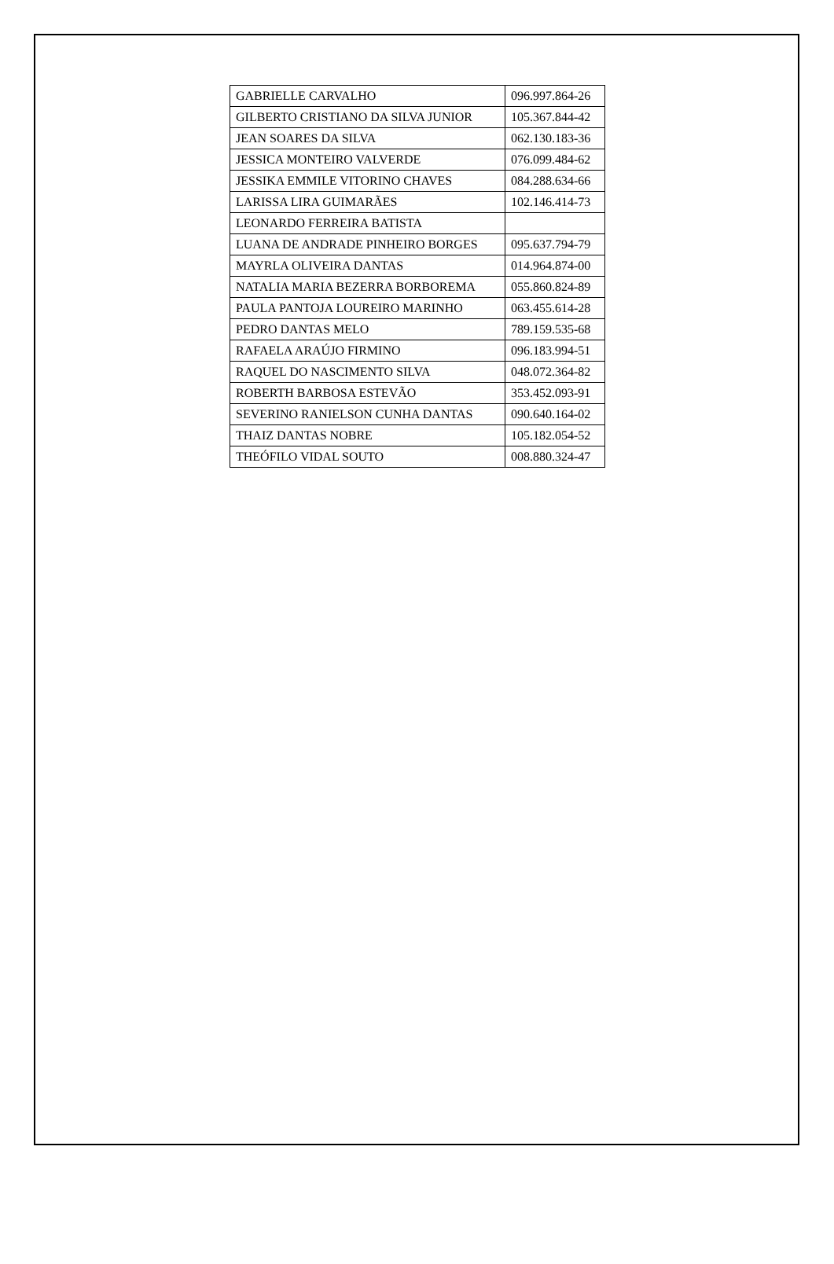| GABRIELLE CARVALHO | 096.997.864-26 |
| GILBERTO CRISTIANO DA SILVA JUNIOR | 105.367.844-42 |
| JEAN SOARES DA SILVA | 062.130.183-36 |
| JESSICA MONTEIRO VALVERDE | 076.099.484-62 |
| JESSIKA EMMILE VITORINO CHAVES | 084.288.634-66 |
| LARISSA LIRA GUIMARÃES | 102.146.414-73 |
| LEONARDO FERREIRA BATISTA | |
| LUANA DE ANDRADE PINHEIRO BORGES | 095.637.794-79 |
| MAYRLA OLIVEIRA DANTAS | 014.964.874-00 |
| NATALIA MARIA BEZERRA BORBOREMA | 055.860.824-89 |
| PAULA PANTOJA LOUREIRO MARINHO | 063.455.614-28 |
| PEDRO DANTAS MELO | 789.159.535-68 |
| RAFAELA ARAÚJO FIRMINO | 096.183.994-51 |
| RAQUEL DO NASCIMENTO SILVA | 048.072.364-82 |
| ROBERTH BARBOSA ESTEVÃO | 353.452.093-91 |
| SEVERINO RANIELSON CUNHA DANTAS | 090.640.164-02 |
| THAIZ DANTAS NOBRE | 105.182.054-52 |
| THEÓFILO VIDAL SOUTO | 008.880.324-47 |